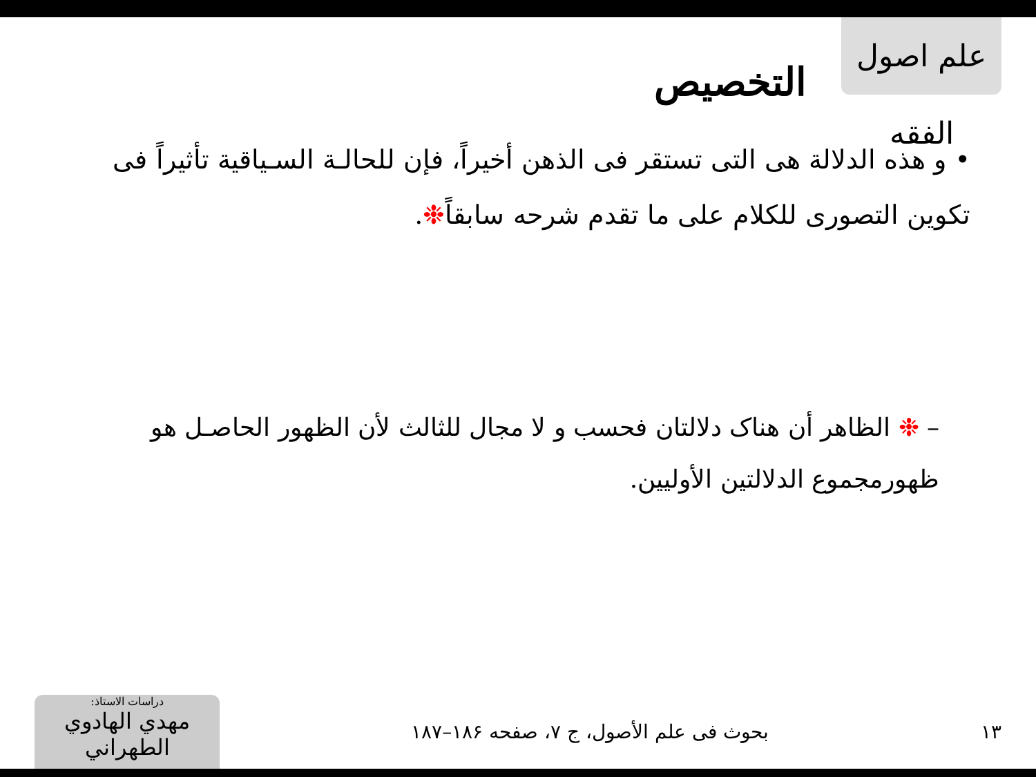علم اصول الفقه
التخصيص
• و هذه الدلالة هی التی تستقر فی الذهن أخیراً، فإن للحالـة السـیاقیة تأثیراً فی تکوین التصوری للکلام علی ما تقدم شرحه سابقاً❉.
– ❉ الظاهر أن هناک دلالتان فحسب و لا مجال للثالث لأن الظهور الحاصـل هو ظهورمجموع الدلالتین الأولیین.
۱۳
بحوث فی علم الأصول، ج ۷، صفحه ۱۸۶–۱۸۷
دراسات الاستاذ:
مهدي الهادوي الطهراني